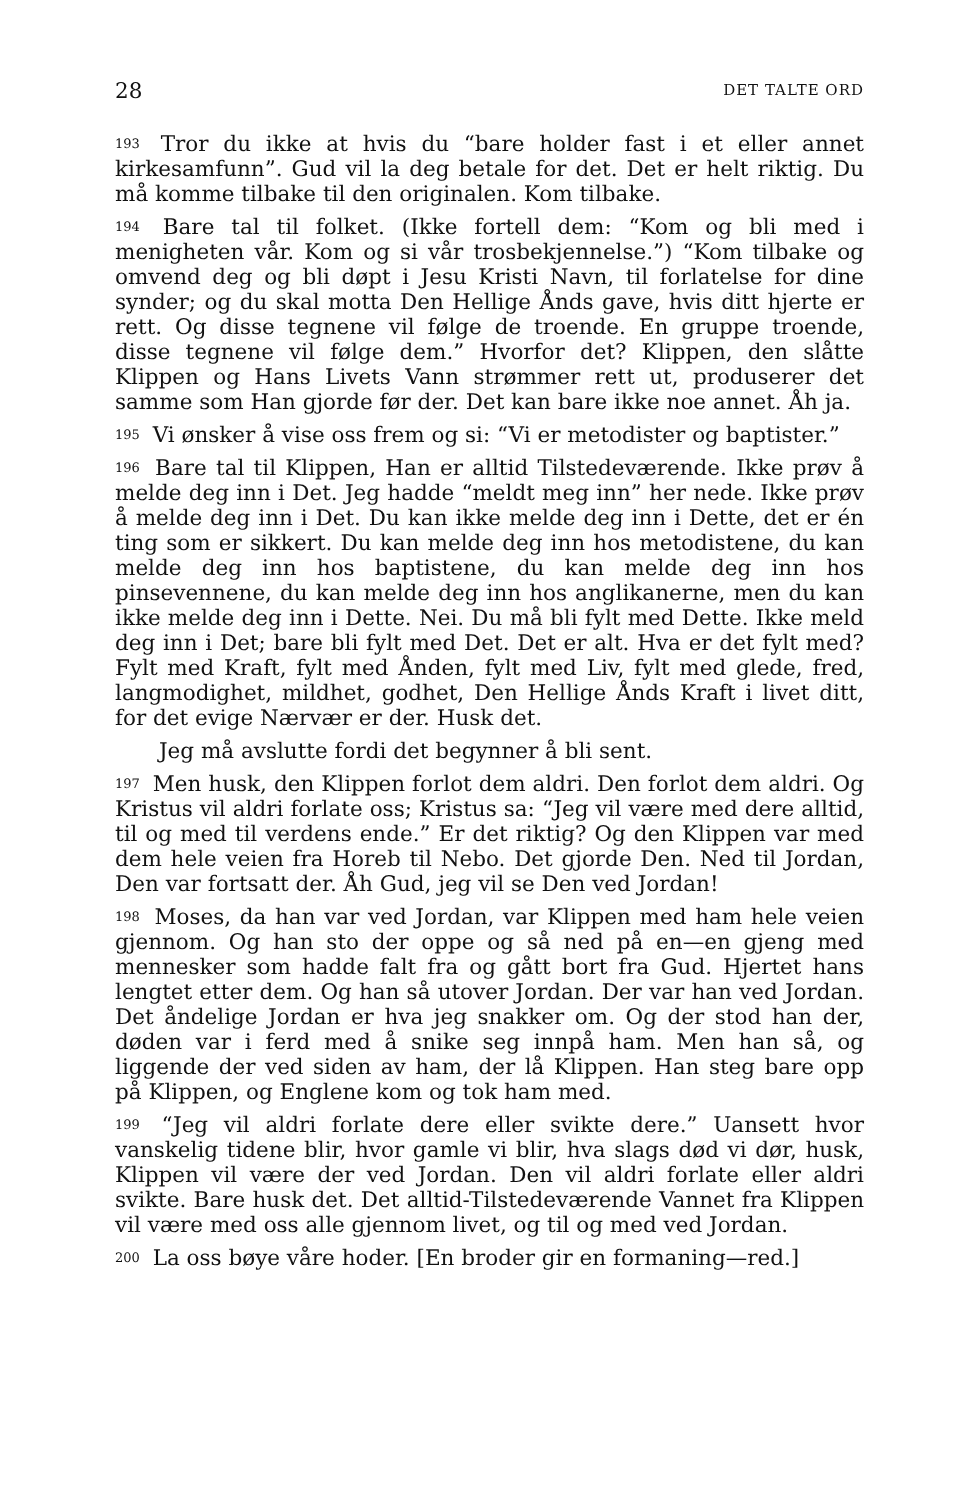28 DET TALTE ORD
193 Tror du ikke at hvis du “bare holder fast i et eller annet kirkesamfunn”. Gud vil la deg betale for det. Det er helt riktig. Du må komme tilbake til den originalen. Kom tilbake.
194 Bare tal til folket. (Ikke fortell dem: “Kom og bli med i menigheten vår. Kom og si vår trosbekjennelse.”) “Kom tilbake og omvend deg og bli døpt i Jesu Kristi Navn, til forlatelse for dine synder; og du skal motta Den Hellige Ånds gave, hvis ditt hjerte er rett. Og disse tegnene vil følge de troende. En gruppe troende, disse tegnene vil følge dem.” Hvorfor det? Klippen, den slåtte Klippen og Hans Livets Vann strømmer rett ut, produserer det samme som Han gjorde før der. Det kan bare ikke noe annet. Åh ja.
195 Vi ønsker å vise oss frem og si: “Vi er metodister og baptister.”
196 Bare tal til Klippen, Han er alltid Tilstedeværende. Ikke prøv å melde deg inn i Det. Jeg hadde “meldt meg inn” her nede. Ikke prøv å melde deg inn i Det. Du kan ikke melde deg inn i Dette, det er én ting som er sikkert. Du kan melde deg inn hos metodistene, du kan melde deg inn hos baptistene, du kan melde deg inn hos pinsevennene, du kan melde deg inn hos anglikanerne, men du kan ikke melde deg inn i Dette. Nei. Du må bli fylt med Dette. Ikke meld deg inn i Det; bare bli fylt med Det. Det er alt. Hva er det fylt med? Fylt med Kraft, fylt med Ånden, fylt med Liv, fylt med glede, fred, langmodighet, mildhet, godhet, Den Hellige Ånds Kraft i livet ditt, for det evige Nærvær er der. Husk det.
Jeg må avslutte fordi det begynner å bli sent.
197 Men husk, den Klippen forlot dem aldri. Den forlot dem aldri. Og Kristus vil aldri forlate oss; Kristus sa: “Jeg vil være med dere alltid, til og med til verdens ende.” Er det riktig? Og den Klippen var med dem hele veien fra Horeb til Nebo. Det gjorde Den. Ned til Jordan, Den var fortsatt der. Åh Gud, jeg vil se Den ved Jordan!
198 Moses, da han var ved Jordan, var Klippen med ham hele veien gjennom. Og han sto der oppe og så ned på en—en gjeng med mennesker som hadde falt fra og gått bort fra Gud. Hjertet hans lengtet etter dem. Og han så utover Jordan. Der var han ved Jordan. Det åndelige Jordan er hva jeg snakker om. Og der stod han der, døden var i ferd med å snike seg innpå ham. Men han så, og liggende der ved siden av ham, der lå Klippen. Han steg bare opp på Klippen, og Englene kom og tok ham med.
199 “Jeg vil aldri forlate dere eller svikte dere.” Uansett hvor vanskelig tidene blir, hvor gamle vi blir, hva slags død vi dør, husk, Klippen vil være der ved Jordan. Den vil aldri forlate eller aldri svikte. Bare husk det. Det alltid-Tilstedeværende Vannet fra Klippen vil være med oss alle gjennom livet, og til og med ved Jordan.
200 La oss bøye våre hoder. [En broder gir en formaning—red.]